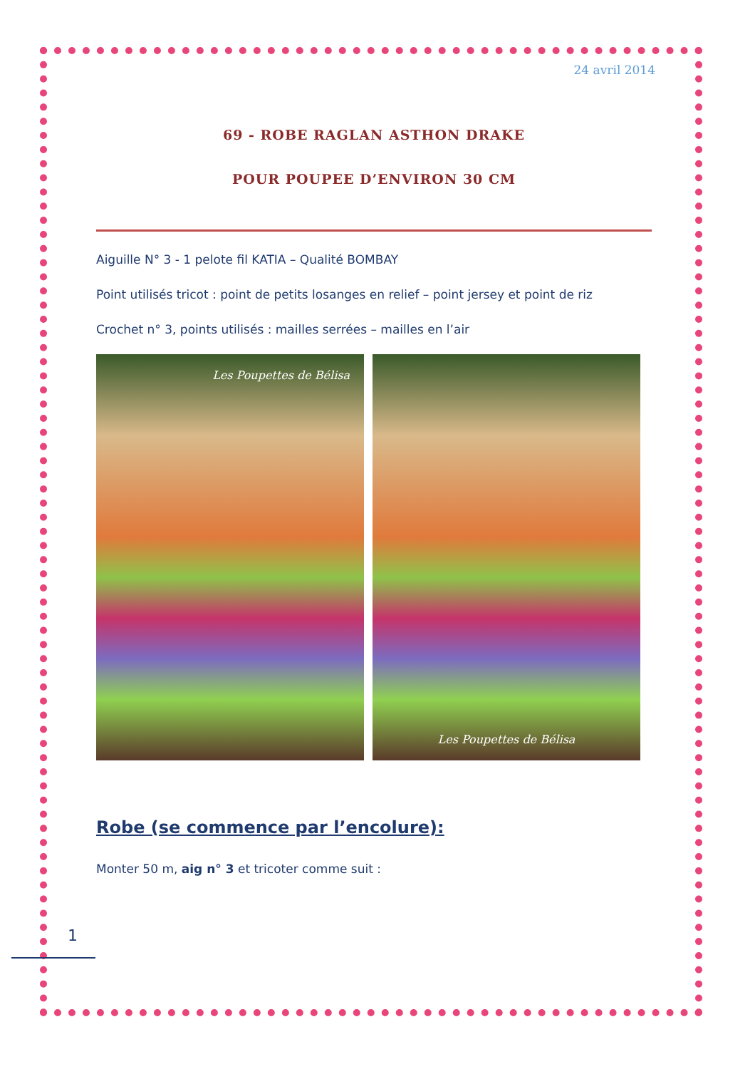24 avril 2014
69 - ROBE RAGLAN ASTHON DRAKE
POUR POUPEE D’ENVIRON 30 CM
Aiguille N° 3 - 1 pelote fil KATIA – Qualité BOMBAY
Point utilisés tricot : point de petits losanges en relief – point jersey et point de riz
Crochet n° 3, points utilisés : mailles serrées – mailles en l’air
Les Poupettes de Bélisa Les Poupettes de Bélisa
Robe (se commence par l’encolure):
Monter 50 m, aig n° 3 et tricoter comme suit :
1